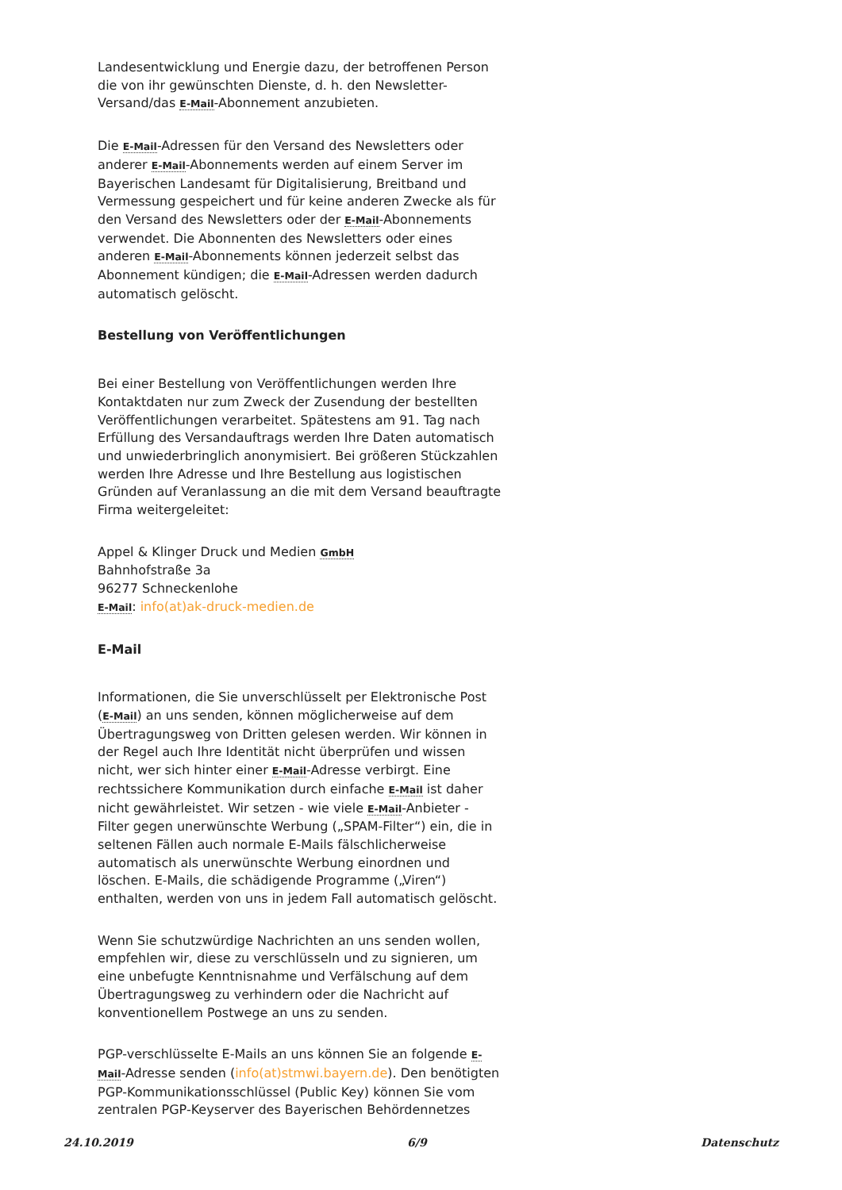Landesentwicklung und Energie dazu, der betroffenen Person die von ihr gewünschten Dienste, d. h. den Newsletter-Versand/das E-Mail-Abonnement anzubieten.
Die E-Mail-Adressen für den Versand des Newsletters oder anderer E-Mail-Abonnements werden auf einem Server im Bayerischen Landesamt für Digitalisierung, Breitband und Vermessung gespeichert und für keine anderen Zwecke als für den Versand des Newsletters oder der E-Mail-Abonnements verwendet. Die Abonnenten des Newsletters oder eines anderen E-Mail-Abonnements können jederzeit selbst das Abonnement kündigen; die E-Mail-Adressen werden dadurch automatisch gelöscht.
Bestellung von Veröffentlichungen
Bei einer Bestellung von Veröffentlichungen werden Ihre Kontaktdaten nur zum Zweck der Zusendung der bestellten Veröffentlichungen verarbeitet. Spätestens am 91. Tag nach Erfüllung des Versandauftrags werden Ihre Daten automatisch und unwiederbringlich anonymisiert. Bei größeren Stückzahlen werden Ihre Adresse und Ihre Bestellung aus logistischen Gründen auf Veranlassung an die mit dem Versand beauftragte Firma weitergeleitet:
Appel & Klinger Druck und Medien GmbH
Bahnhofstraße 3a
96277 Schneckenlohe
E-Mail: info(at)ak-druck-medien.de
E-Mail
Informationen, die Sie unverschlüsselt per Elektronische Post (E-Mail) an uns senden, können möglicherweise auf dem Übertragungsweg von Dritten gelesen werden. Wir können in der Regel auch Ihre Identität nicht überprüfen und wissen nicht, wer sich hinter einer E-Mail-Adresse verbirgt. Eine rechtssichere Kommunikation durch einfache E-Mail ist daher nicht gewährleistet. Wir setzen - wie viele E-Mail-Anbieter - Filter gegen unerwünschte Werbung („SPAM-Filter“) ein, die in seltenen Fällen auch normale E-Mails fälschlicherweise automatisch als unerwünschte Werbung einordnen und löschen. E-Mails, die schädigende Programme („Viren“) enthalten, werden von uns in jedem Fall automatisch gelöscht.
Wenn Sie schutzwürdige Nachrichten an uns senden wollen, empfehlen wir, diese zu verschlüsseln und zu signieren, um eine unbefugte Kenntnisnahme und Verfälschung auf dem Übertragungsweg zu verhindern oder die Nachricht auf konventionellem Postwege an uns zu senden.
PGP-verschlüsselte E-Mails an uns können Sie an folgende E-Mail-Adresse senden (info(at)stmwi.bayern.de). Den benötigten PGP-Kommunikationsschlüssel (Public Key) können Sie vom zentralen PGP-Keyserver des Bayerischen Behördennetzes
24.10.2019 6/9 Datenschutz